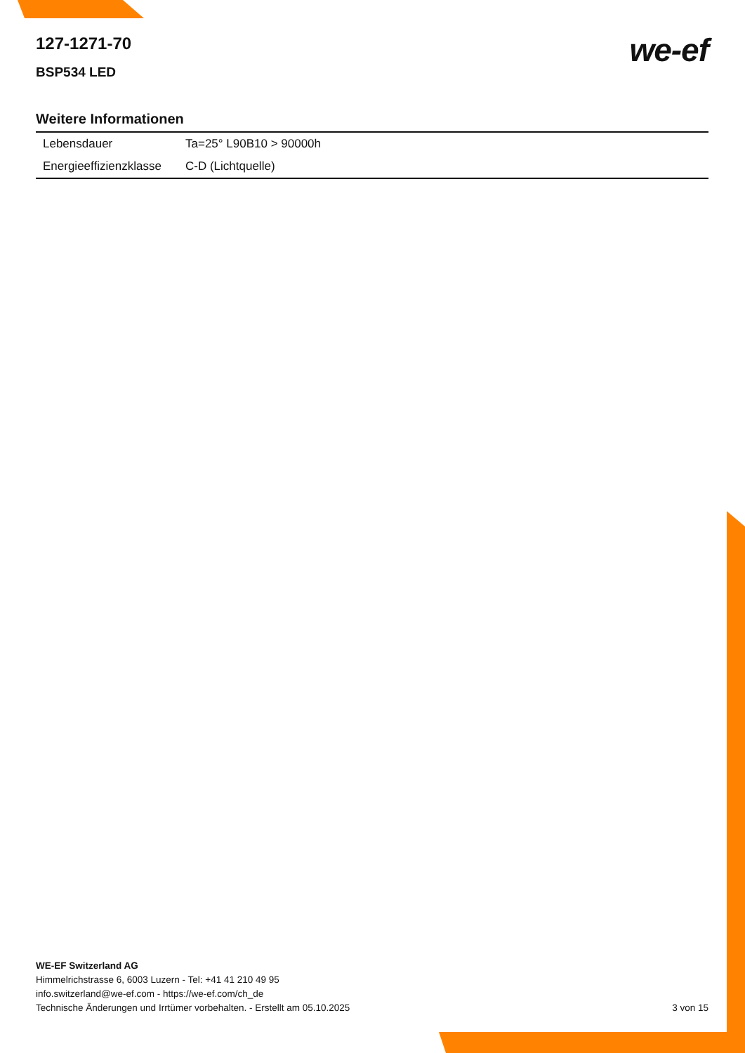we-ef
127-1271-70
BSP534 LED
Weitere Informationen
| Lebensdauer | Ta=25° L90B10 > 90000h |
| Energieeffizienzklasse | C-D (Lichtquelle) |
WE-EF Switzerland AG
Himmelrichstrasse 6, 6003 Luzern - Tel: +41 41 210 49 95
info.switzerland@we-ef.com - https://we-ef.com/ch_de
Technische Änderungen und Irrtümer vorbehalten. - Erstellt am 05.10.2025 3 von 15